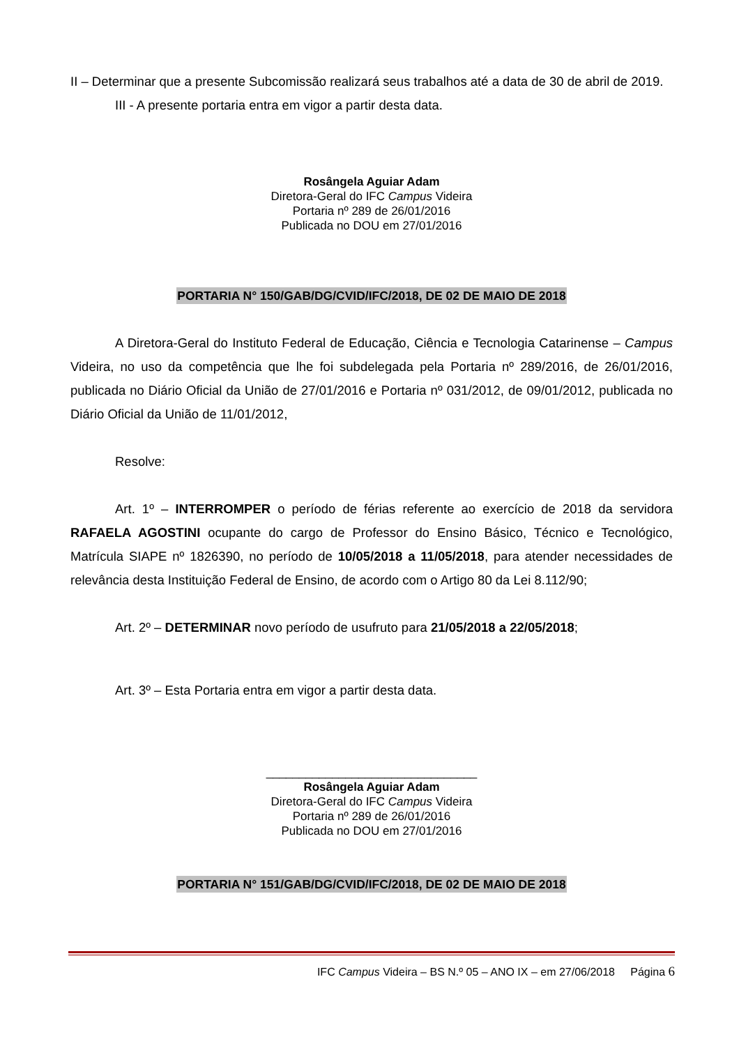II – Determinar que a presente Subcomissão realizará seus trabalhos até a data de 30 de abril de 2019.
III - A presente portaria entra em vigor a partir desta data.
Rosângela Aguiar Adam
Diretora-Geral do IFC Campus Videira
Portaria nº 289 de 26/01/2016
Publicada no DOU em 27/01/2016
PORTARIA N° 150/GAB/DG/CVID/IFC/2018, DE 02 DE MAIO DE 2018
A Diretora-Geral do Instituto Federal de Educação, Ciência e Tecnologia Catarinense – Campus Videira, no uso da competência que lhe foi subdelegada pela Portaria nº 289/2016, de 26/01/2016, publicada no Diário Oficial da União de 27/01/2016 e Portaria nº 031/2012, de 09/01/2012, publicada no Diário Oficial da União de 11/01/2012,
Resolve:
Art. 1º – INTERROMPER o período de férias referente ao exercício de 2018 da servidora RAFAELA AGOSTINI ocupante do cargo de Professor do Ensino Básico, Técnico e Tecnológico, Matrícula SIAPE nº 1826390, no período de 10/05/2018 a 11/05/2018, para atender necessidades de relevância desta Instituição Federal de Ensino, de acordo com o Artigo 80 da Lei 8.112/90;
Art. 2º – DETERMINAR novo período de usufruto para 21/05/2018 a 22/05/2018;
Art. 3º – Esta Portaria entra em vigor a partir desta data.
________________________________
Rosângela Aguiar Adam
Diretora-Geral do IFC Campus Videira
Portaria nº 289 de 26/01/2016
Publicada no DOU em 27/01/2016
PORTARIA N° 151/GAB/DG/CVID/IFC/2018, DE 02 DE MAIO DE 2018
IFC Campus Videira – BS N.º 05 – ANO IX – em 27/06/2018 Página 6